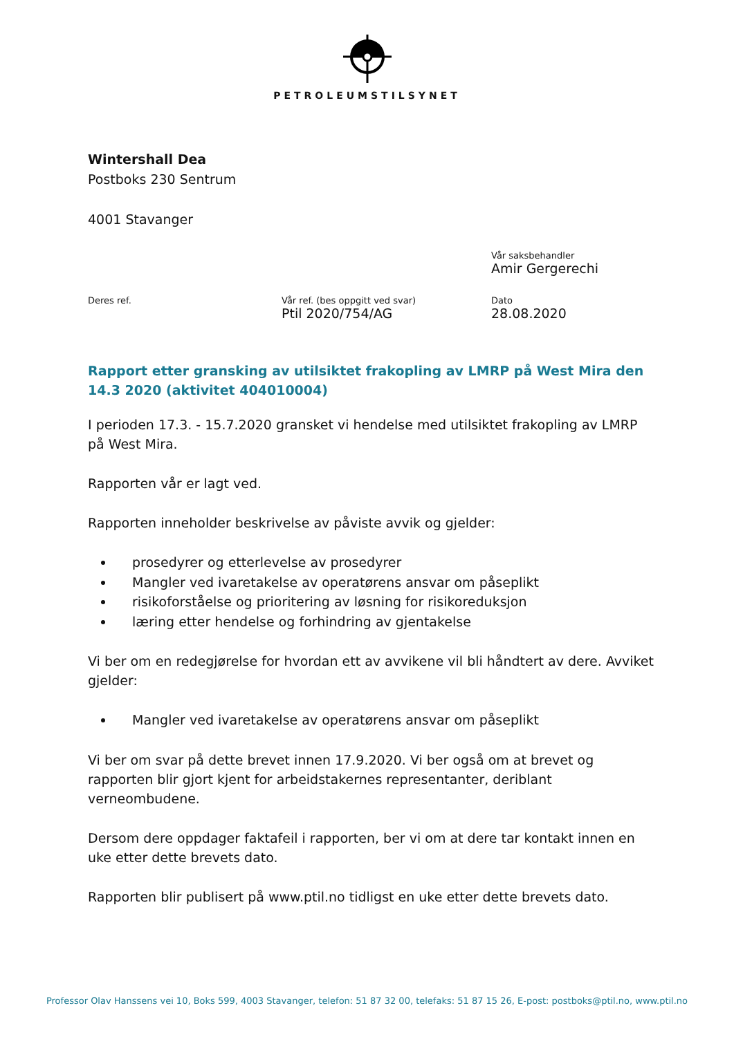PETROLEUMSTILSYNET
Wintershall Dea
Postboks 230 Sentrum
4001 Stavanger
Vår saksbehandler
Amir Gergerechi
Deres ref. Vår ref. (bes oppgitt ved svar)
Ptil 2020/754/AG
Dato
28.08.2020
Rapport etter gransking av utilsiktet frakopling av LMRP på West Mira den 14.3 2020 (aktivitet 404010004)
I perioden 17.3. - 15.7.2020 gransket vi hendelse med utilsiktet frakopling av LMRP på West Mira.
Rapporten vår er lagt ved.
Rapporten inneholder beskrivelse av påviste avvik og gjelder:
prosedyrer og etterlevelse av prosedyrer
Mangler ved ivaretakelse av operatørens ansvar om påseplikt
risikoforståelse og prioritering av løsning for risikoreduksjon
læring etter hendelse og forhindring av gjentakelse
Vi ber om en redegjørelse for hvordan ett av avvikene vil bli håndtert av dere. Avviket gjelder:
Mangler ved ivaretakelse av operatørens ansvar om påseplikt
Vi ber om svar på dette brevet innen 17.9.2020. Vi ber også om at brevet og rapporten blir gjort kjent for arbeidstakernes representanter, deriblant verneombudene.
Dersom dere oppdager faktafeil i rapporten, ber vi om at dere tar kontakt innen en uke etter dette brevets dato.
Rapporten blir publisert på www.ptil.no tidligst en uke etter dette brevets dato.
Professor Olav Hanssens vei 10, Boks 599, 4003 Stavanger, telefon: 51 87 32 00, telefaks: 51 87 15 26, E-post: postboks@ptil.no, www.ptil.no